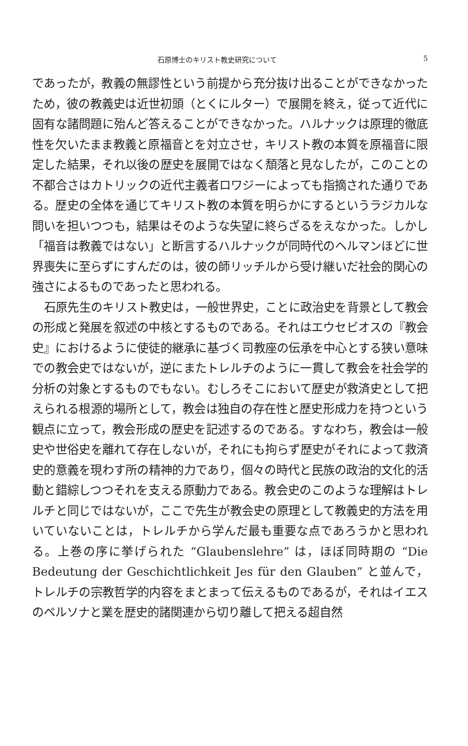石原博士のキリスト教史研究について 5
であったが，教義の無謬性という前提から充分抜け出ることができなかったため，彼の教義史は近世初頭（とくにルター）で展開を終え，従って近代に固有な諸問題に殆んど答えることができなかった。ハルナックは原理的徹底性を欠いたまま教義と原福音とを対立させ，キリスト教の本質を原福音に限定した結果，それ以後の歴史を展開ではなく頽落と見なしたが，このことの不都合さはカトリックの近代主義者ロワジーによっても指摘された通りである。歴史の全体を通じてキリスト教の本質を明らかにするというラジカルな問いを担いつつも，結果はそのような失望に終らざるをえなかった。しかし「福音は教義ではない」と断言するハルナックが同時代のヘルマンほどに世界喪失に至らずにすんだのは，彼の師リッチルから受け継いだ社会的関心の強さによるものであったと思われる。
石原先生のキリスト教史は，一般世界史，ことに政治史を背景として教会の形成と発展を叙述の中核とするものである。それはエウセビオスの『教会史』におけるように使徒的継承に基づく司教座の伝承を中心とする狭い意味での教会史ではないが，逆にまたトレルチのように一貫して教会を社会学的分析の対象とするものでもない。むしろそこにおいて歴史が救済史として把えられる根源的場所として，教会は独自の存在性と歴史形成力を持つという観点に立って，教会形成の歴史を記述するのである。すなわち，教会は一般史や世俗史を離れて存在しないが，それにも拘らず歴史がそれによって救済史的意義を現わす所の精神的力であり，個々の時代と民族の政治的文化的活動と錯綜しつつそれを支える原動力である。教会史のこのような理解はトレルチと同じではないが，ここで先生が教会史の原理として教義史的方法を用いていないことは，トレルチから学んだ最も重要な点であろうかと思われる。上巻の序に挙げられた “Glaubenslehre” は，ほぼ同時期の “Die Bedeutung der Geschichtlichkeit Jes für den Glauben” と並んで，トレルチの宗教哲学的内容をまとまって伝えるものであるが，それはイエスのペルソナと業を歴史的諸関連から切り離して把える超自然